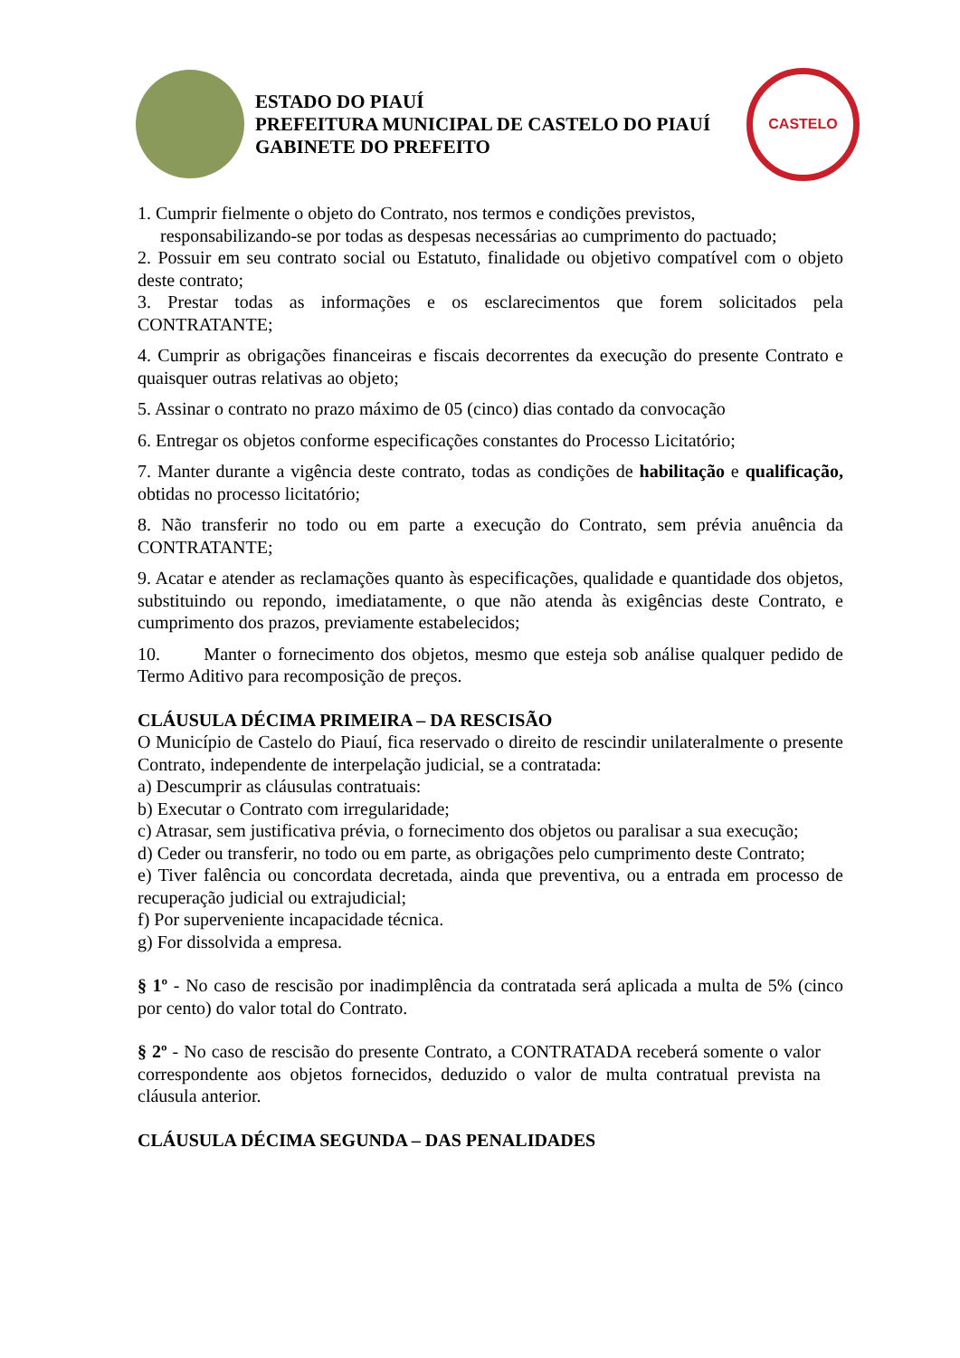ESTADO DO PIAUÍ
PREFEITURA MUNICIPAL DE CASTELO DO PIAUÍ
GABINETE DO PREFEITO
CASTELO
1. Cumprir fielmente o objeto do Contrato, nos termos e condições previstos,
responsabilizando-se por todas as despesas necessárias ao cumprimento do pactuado;
2. Possuir em seu contrato social ou Estatuto, finalidade ou objetivo compatível com o objeto deste contrato;
3. Prestar todas as informações e os esclarecimentos que forem solicitados pela CONTRATANTE;
4. Cumprir as obrigações financeiras e fiscais decorrentes da execução do presente Contrato e quaisquer outras relativas ao objeto;
5. Assinar o contrato no prazo máximo de 05 (cinco) dias contado da convocação
6. Entregar os objetos conforme especificações constantes do Processo Licitatório;
7. Manter durante a vigência deste contrato, todas as condições de habilitação e qualificação, obtidas no processo licitatório;
8. Não transferir no todo ou em parte a execução do Contrato, sem prévia anuência da CONTRATANTE;
9. Acatar e atender as reclamações quanto às especificações, qualidade e quantidade dos objetos, substituindo ou repondo, imediatamente, o que não atenda às exigências deste Contrato, e cumprimento dos prazos, previamente estabelecidos;
10. Manter o fornecimento dos objetos, mesmo que esteja sob análise qualquer pedido de Termo Aditivo para recomposição de preços.
CLÁUSULA DÉCIMA PRIMEIRA – DA RESCISÃO
O Município de Castelo do Piauí, fica reservado o direito de rescindir unilateralmente o presente Contrato, independente de interpelação judicial, se a contratada:
a) Descumprir as cláusulas contratuais:
b) Executar o Contrato com irregularidade;
c) Atrasar, sem justificativa prévia, o fornecimento dos objetos ou paralisar a sua execução;
d) Ceder ou transferir, no todo ou em parte, as obrigações pelo cumprimento deste Contrato;
e) Tiver falência ou concordata decretada, ainda que preventiva, ou a entrada em processo de recuperação judicial ou extrajudicial;
f) Por superveniente incapacidade técnica.
g) For dissolvida a empresa.
§ 1º - No caso de rescisão por inadimplência da contratada será aplicada a multa de 5% (cinco por cento) do valor total do Contrato.
§ 2º - No caso de rescisão do presente Contrato, a CONTRATADA receberá somente o valor correspondente aos objetos fornecidos, deduzido o valor de multa contratual prevista na cláusula anterior.
CLÁUSULA DÉCIMA SEGUNDA – DAS PENALIDADES